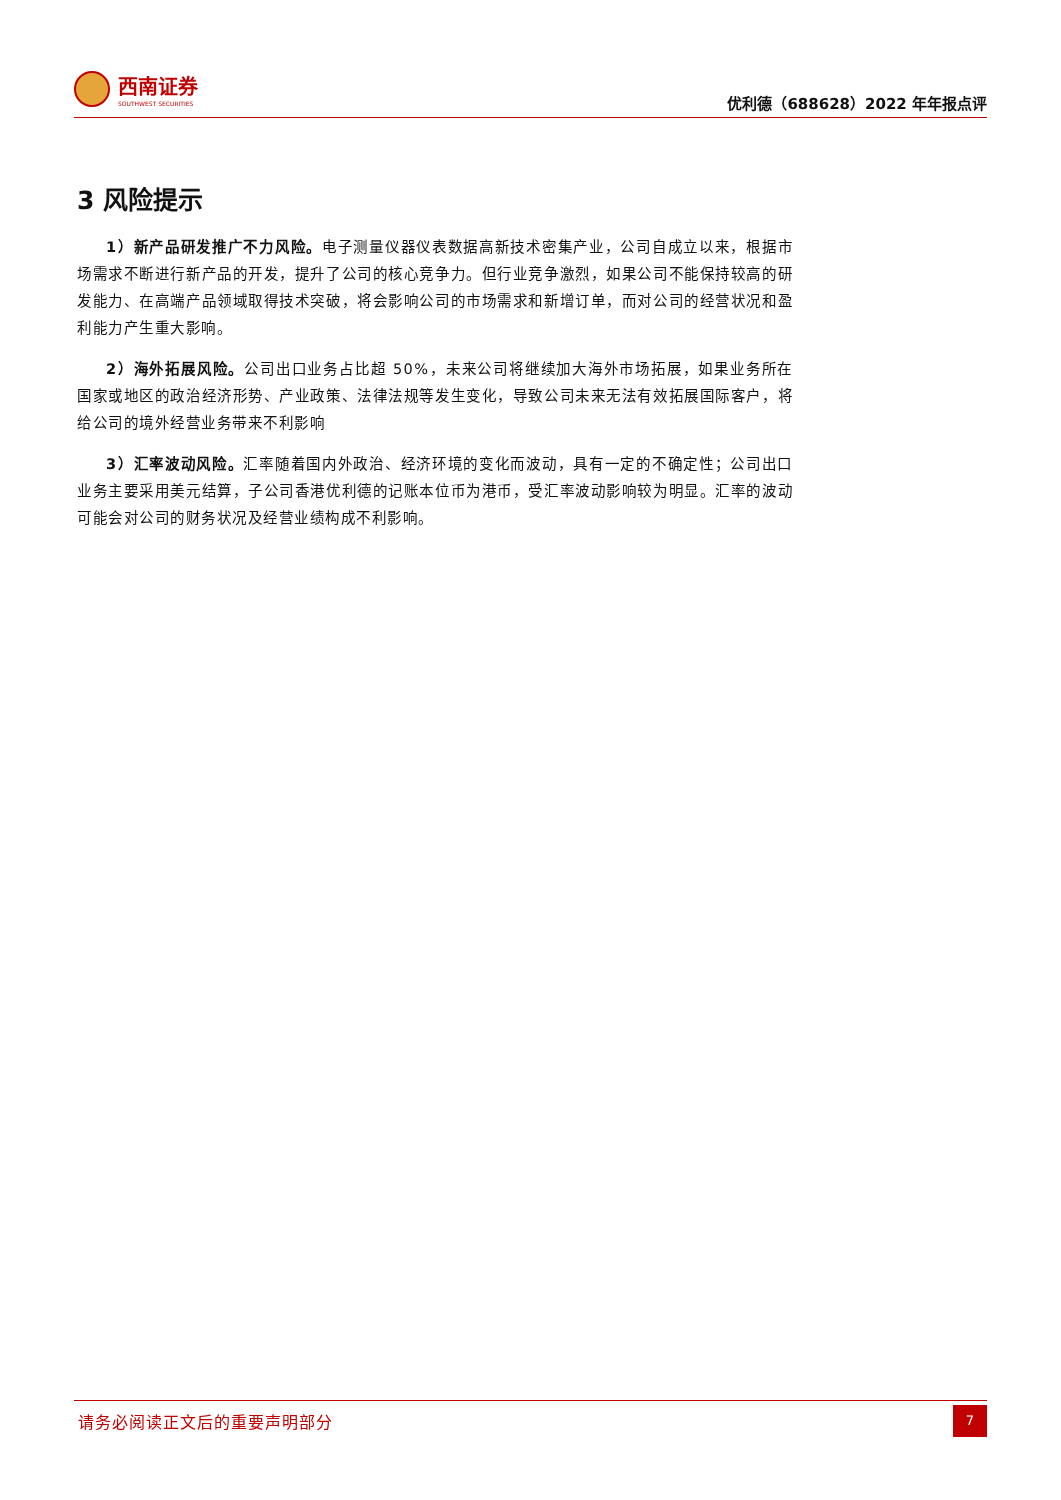西南证券
SOUTHWEST SECURITIES
优利德（688628）2022 年年报点评
3 风险提示
1）新产品研发推广不力风险。电子测量仪器仪表数据高新技术密集产业，公司自成立以来，根据市场需求不断进行新产品的开发，提升了公司的核心竞争力。但行业竞争激烈，如果公司不能保持较高的研发能力、在高端产品领域取得技术突破，将会影响公司的市场需求和新增订单，而对公司的经营状况和盈利能力产生重大影响。
2）海外拓展风险。公司出口业务占比超 50%，未来公司将继续加大海外市场拓展，如果业务所在国家或地区的政治经济形势、产业政策、法律法规等发生变化，导致公司未来无法有效拓展国际客户，将给公司的境外经营业务带来不利影响
3）汇率波动风险。汇率随着国内外政治、经济环境的变化而波动，具有一定的不确定性；公司出口业务主要采用美元结算，子公司香港优利德的记账本位币为港币，受汇率波动影响较为明显。汇率的波动可能会对公司的财务状况及经营业绩构成不利影响。
请务必阅读正文后的重要声明部分
7